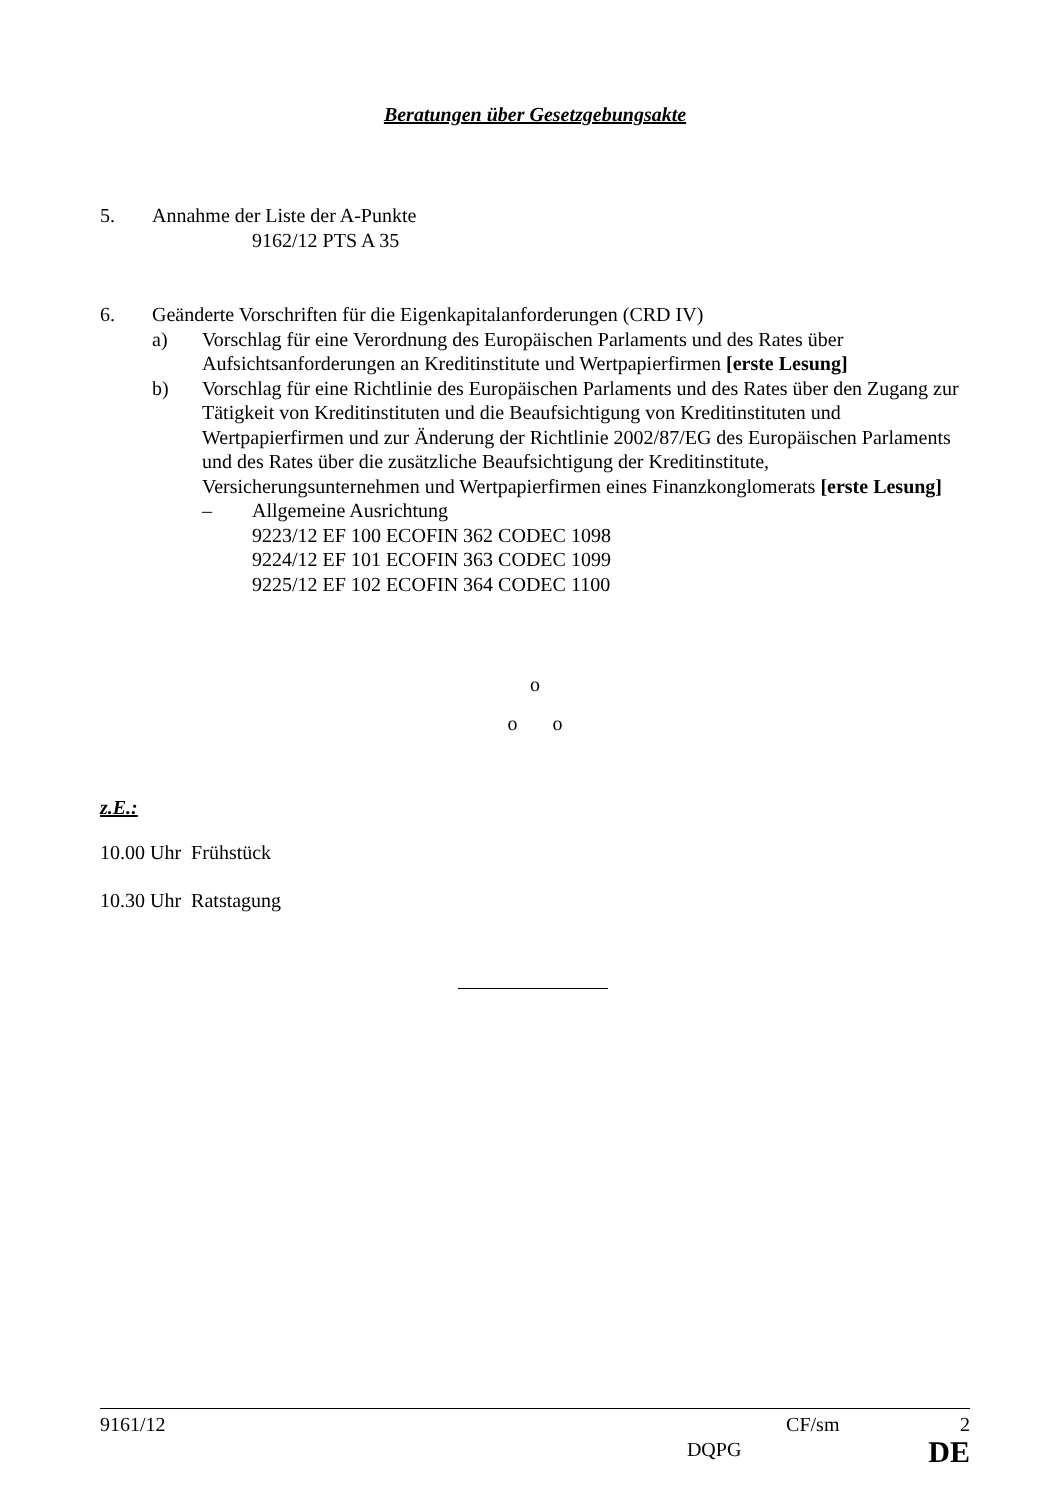Beratungen über Gesetzgebungsakte
5. Annahme der Liste der A-Punkte
9162/12 PTS A 35
6. Geänderte Vorschriften für die Eigenkapitalanforderungen (CRD IV)
a) Vorschlag für eine Verordnung des Europäischen Parlaments und des Rates über Aufsichtsanforderungen an Kreditinstitute und Wertpapierfirmen [erste Lesung]
b) Vorschlag für eine Richtlinie des Europäischen Parlaments und des Rates über den Zugang zur Tätigkeit von Kreditinstituten und die Beaufsichtigung von Kreditinstituten und Wertpapierfirmen und zur Änderung der Richtlinie 2002/87/EG des Europäischen Parlaments und des Rates über die zusätzliche Beaufsichtigung der Kreditinstitute, Versicherungsunternehmen und Wertpapierfirmen eines Finanzkonglomerats [erste Lesung]
– Allgemeine Ausrichtung
9223/12 EF 100 ECOFIN 362 CODEC 1098
9224/12 EF 101 ECOFIN 363 CODEC 1099
9225/12 EF 102 ECOFIN 364 CODEC 1100
o
o o
z.E.:
10.00 Uhr Frühstück
10.30 Uhr Ratstagung
9161/12 CF/sm 2
DQPG DE